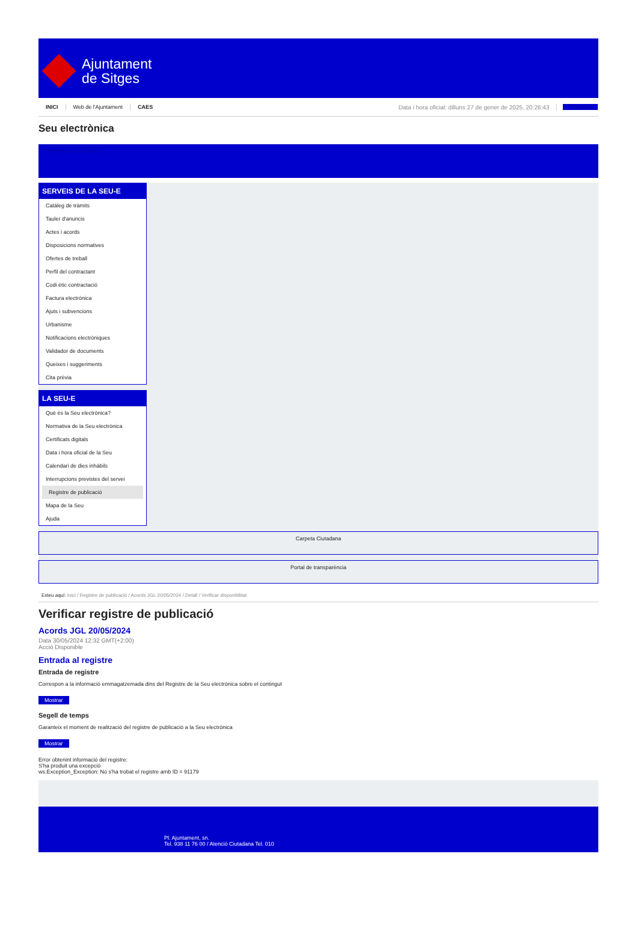Ajuntament
de Sitges
INICI Web de l'Ajuntament CAES Data i hora oficial: dilluns 27 de gener de 2025, 20:26:43 Directori
Seu electrònica
Obtenir còpia autèntica
SERVEIS DE LA SEU-E
Catàleg de tràmits
Tauler d'anuncis
Actes i acords
Disposicions normatives
Ofertes de treball
Perfil del contractant
Codi ètic contractació
Factura electrònica
Ajuts i subvencions
Urbanisme
Notificacions electròniques
Validador de documents
Queixes i suggeriments
Cita prèvia
LA SEU-E
Què és la Seu electrònica?
Normativa de la Seu electrònica
Certificats digitals
Data i hora oficial de la Seu
Calendari de dies inhàbils
Interrupcions previstes del servei
Registre de publicació
Mapa de la Seu
Ajuda
Carpeta Ciutadana
Portal de transparència
Esteu aquí: Inici / Registre de publicació / Acords JGL 20/05/2024 / Detall / Verificar disponibilitat
Verificar registre de publicació
Acords JGL 20/05/2024
Data 30/05/2024 12:32 GMT(+2:00)
Acció Disponible
Entrada al registre
Entrada de registre
Correspon a la informació emmagatzemada dins del Registre de la Seu electrònica sobre el contingut
Mostrar
Segell de temps
Garanteix el moment de realització del registre de publicació a la Seu electrònica
Mostrar
Error obtenint informació del registre:
S'ha produit una excepció
ws.Exception_Exception: No s'ha trobat el registre amb ID = 91179
Pl. Ajuntament, sn.
Tel. 938 11 76 00 / Atenció Ciutadana Tel. 010